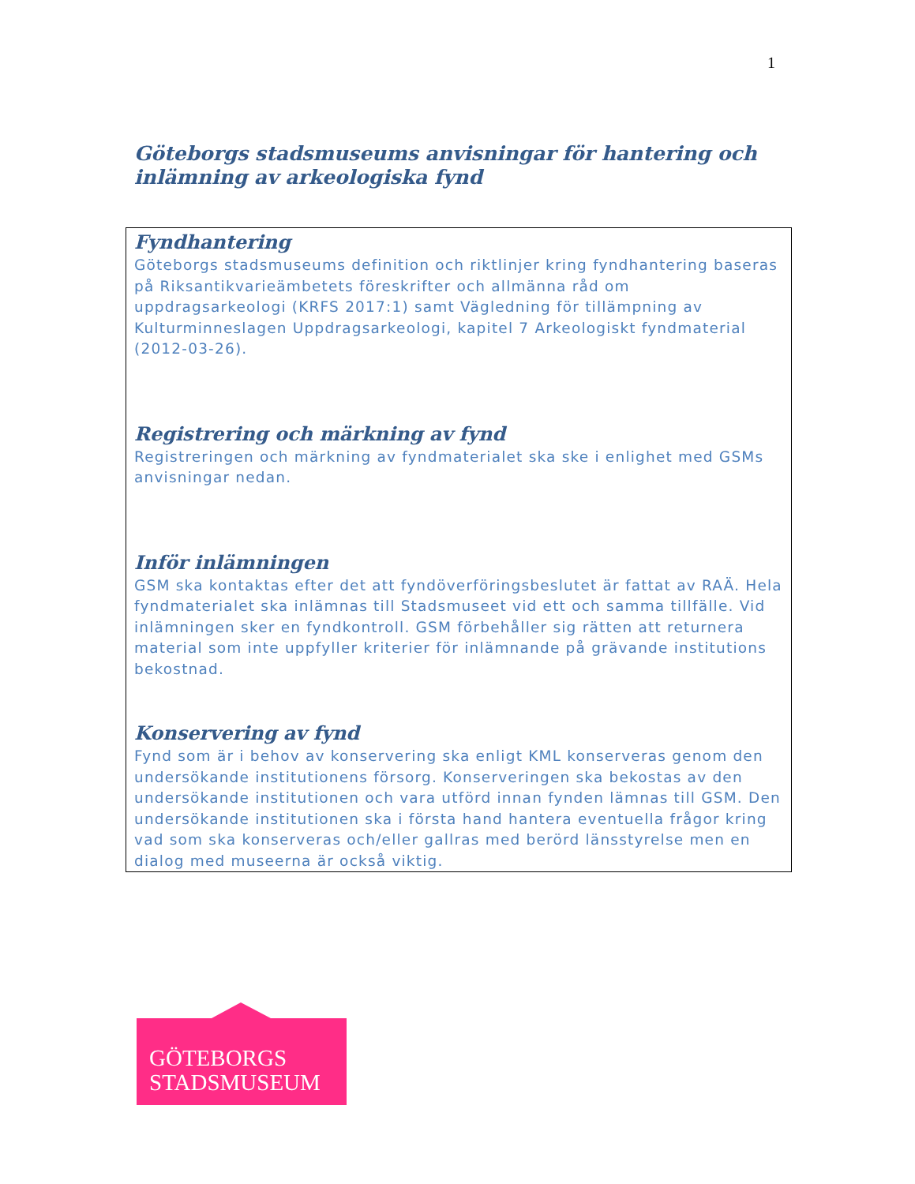1
Göteborgs stadsmuseums anvisningar för hantering och inlämning av arkeologiska fynd
Fyndhantering
Göteborgs stadsmuseums definition och riktlinjer kring fyndhantering baseras på Riksantikvarieämbetets föreskrifter och allmänna råd om uppdragsarkeologi (KRFS 2017:1) samt Vägledning för tillämpning av Kulturminneslagen Uppdragsarkeologi, kapitel 7 Arkeologiskt fyndmaterial (2012-03-26).
Registrering och märkning av fynd
Registreringen och märkning av fyndmaterialet ska ske i enlighet med GSMs anvisningar nedan.
Inför inlämningen
GSM ska kontaktas efter det att fyndöverföringsbeslutet är fattat av RAÄ. Hela fyndmaterialet ska inlämnas till Stadsmuseet vid ett och samma tillfälle. Vid inlämningen sker en fyndkontroll. GSM förbehåller sig rätten att returnera material som inte uppfyller kriterier för inlämnande på grävande institutions bekostnad.
Konservering av fynd
Fynd som är i behov av konservering ska enligt KML konserveras genom den undersökande institutionens försorg. Konserveringen ska bekostas av den undersökande institutionen och vara utförd innan fynden lämnas till GSM. Den undersökande institutionen ska i första hand hantera eventuella frågor kring vad som ska konserveras och/eller gallras med berörd länsstyrelse men en dialog med museerna är också viktig.
GÖTEBORGS
STADSMUSEUM